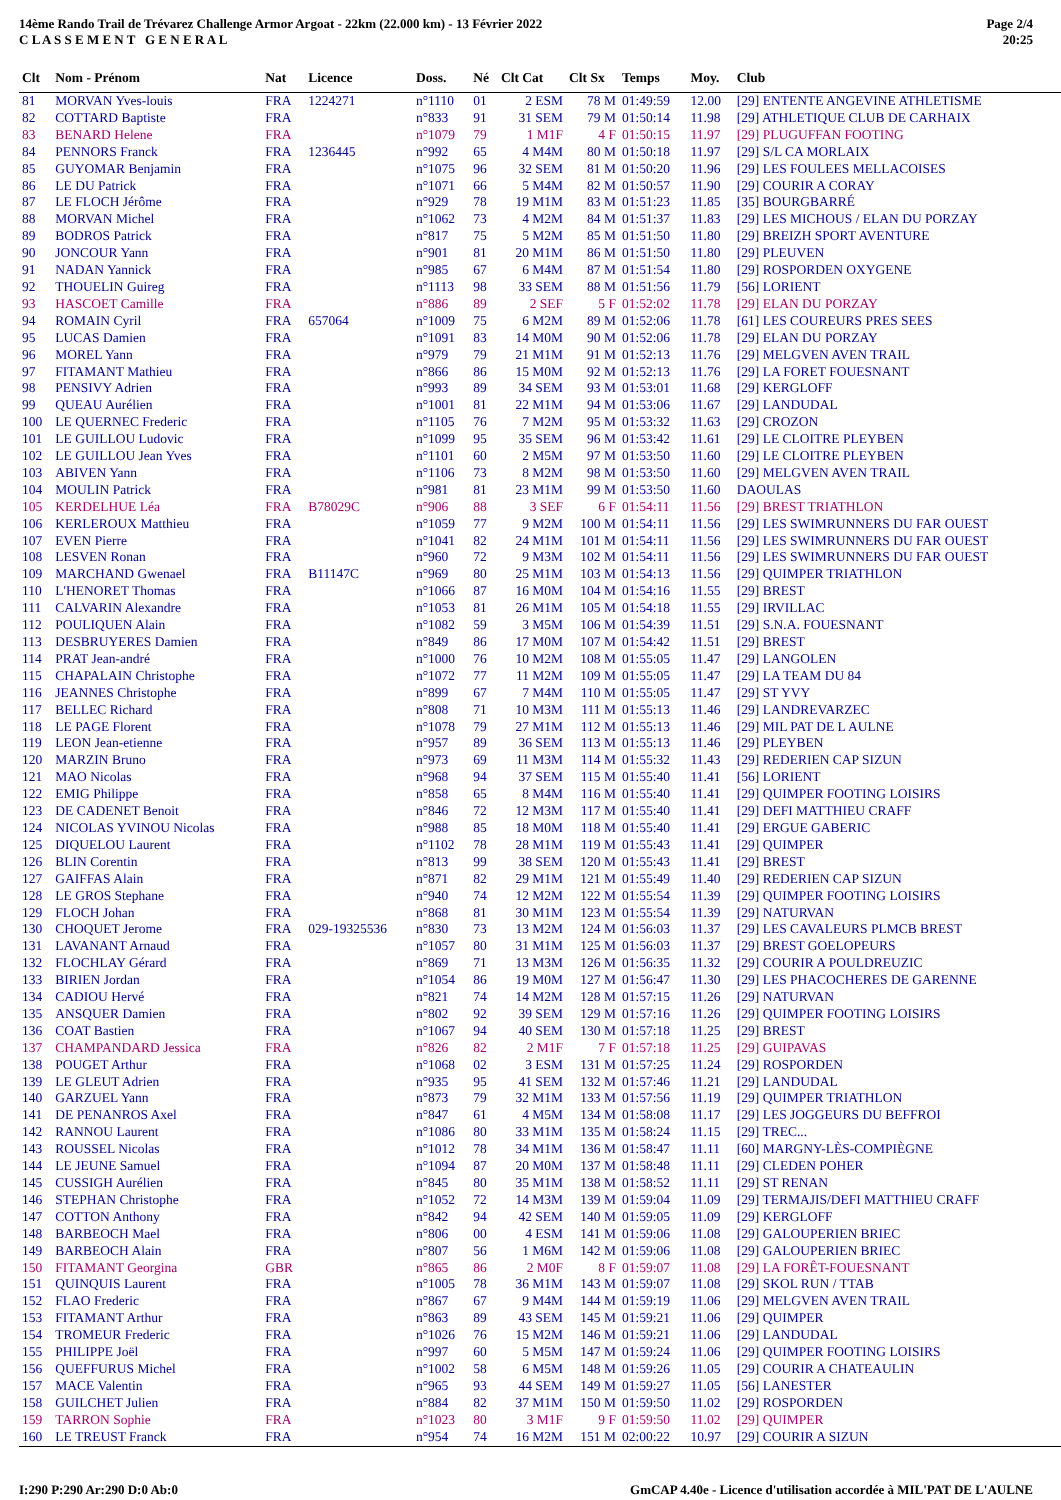14ème Rando Trail de Trévarez Challenge Armor Argoat - 22km (22.000 km) - 13 Février 2022
C L A S S E M E N T G E N E R A L
Page 2/4
20:25
| Clt | Nom - Prénom | Nat | Licence | Doss. | Né | Clt Cat | Clt Sx | Temps | Moy. | Club |
| --- | --- | --- | --- | --- | --- | --- | --- | --- | --- | --- |
| 81 | MORVAN Yves-louis | FRA | 1224271 | n°1110 | 01 | 2 ESM | 78 M | 01:49:59 | 12.00 | [29] ENTENTE ANGEVINE ATHLETISME |
| 82 | COTTARD Baptiste | FRA | | n°833 | 91 | 31 SEM | 79 M | 01:50:14 | 11.98 | [29] ATHLETIQUE CLUB DE CARHAIX |
| 83 | BENARD Helene | FRA | | n°1079 | 79 | 1 M1F | 4 F | 01:50:15 | 11.97 | [29] PLUGUFFAN FOOTING |
| 84 | PENNORS Franck | FRA | 1236445 | n°992 | 65 | 4 M4M | 80 M | 01:50:18 | 11.97 | [29] S/L CA MORLAIX |
| 85 | GUYOMAR Benjamin | FRA | | n°1075 | 96 | 32 SEM | 81 M | 01:50:20 | 11.96 | [29] LES FOULEES MELLACOISES |
| 86 | LE DU Patrick | FRA | | n°1071 | 66 | 5 M4M | 82 M | 01:50:57 | 11.90 | [29] COURIR A CORAY |
| 87 | LE FLOCH Jérôme | FRA | | n°929 | 78 | 19 M1M | 83 M | 01:51:23 | 11.85 | [35] BOURGBARRÉ |
| 88 | MORVAN Michel | FRA | | n°1062 | 73 | 4 M2M | 84 M | 01:51:37 | 11.83 | [29] LES MICHOUS / ELAN DU PORZAY |
| 89 | BODROS Patrick | FRA | | n°817 | 75 | 5 M2M | 85 M | 01:51:50 | 11.80 | [29] BREIZH SPORT AVENTURE |
| 90 | JONCOUR Yann | FRA | | n°901 | 81 | 20 M1M | 86 M | 01:51:50 | 11.80 | [29] PLEUVEN |
| 91 | NADAN Yannick | FRA | | n°985 | 67 | 6 M4M | 87 M | 01:51:54 | 11.80 | [29] ROSPORDEN OXYGENE |
| 92 | THOUELIN Guireg | FRA | | n°1113 | 98 | 33 SEM | 88 M | 01:51:56 | 11.79 | [56] LORIENT |
| 93 | HASCOET Camille | FRA | | n°886 | 89 | 2 SEF | 5 F | 01:52:02 | 11.78 | [29] ELAN DU PORZAY |
| 94 | ROMAIN Cyril | FRA | 657064 | n°1009 | 75 | 6 M2M | 89 M | 01:52:06 | 11.78 | [61] LES COUREURS PRES SEES |
| 95 | LUCAS Damien | FRA | | n°1091 | 83 | 14 M0M | 90 M | 01:52:06 | 11.78 | [29] ELAN DU PORZAY |
| 96 | MOREL Yann | FRA | | n°979 | 79 | 21 M1M | 91 M | 01:52:13 | 11.76 | [29] MELGVEN AVEN TRAIL |
| 97 | FITAMANT Mathieu | FRA | | n°866 | 86 | 15 M0M | 92 M | 01:52:13 | 11.76 | [29] LA FORET FOUESNANT |
| 98 | PENSIVY Adrien | FRA | | n°993 | 89 | 34 SEM | 93 M | 01:53:01 | 11.68 | [29] KERGLOFF |
| 99 | QUEAU Aurélien | FRA | | n°1001 | 81 | 22 M1M | 94 M | 01:53:06 | 11.67 | [29] LANDUDAL |
| 100 | LE QUERNEC Frederic | FRA | | n°1105 | 76 | 7 M2M | 95 M | 01:53:32 | 11.63 | [29] CROZON |
| 101 | LE GUILLOU Ludovic | FRA | | n°1099 | 95 | 35 SEM | 96 M | 01:53:42 | 11.61 | [29] LE CLOITRE PLEYBEN |
| 102 | LE GUILLOU Jean Yves | FRA | | n°1101 | 60 | 2 M5M | 97 M | 01:53:50 | 11.60 | [29] LE CLOITRE PLEYBEN |
| 103 | ABIVEN Yann | FRA | | n°1106 | 73 | 8 M2M | 98 M | 01:53:50 | 11.60 | [29] MELGVEN AVEN TRAIL |
| 104 | MOULIN Patrick | FRA | | n°981 | 81 | 23 M1M | 99 M | 01:53:50 | 11.60 | DAOULAS |
| 105 | KERDELHUE Léa | FRA | B78029C | n°906 | 88 | 3 SEF | 6 F | 01:54:11 | 11.56 | [29] BREST TRIATHLON |
| 106 | KERLEROUX Matthieu | FRA | | n°1059 | 77 | 9 M2M | 100 M | 01:54:11 | 11.56 | [29] LES SWIMRUNNERS DU FAR OUEST |
| 107 | EVEN Pierre | FRA | | n°1041 | 82 | 24 M1M | 101 M | 01:54:11 | 11.56 | [29] LES SWIMRUNNERS DU FAR OUEST |
| 108 | LESVEN Ronan | FRA | | n°960 | 72 | 9 M3M | 102 M | 01:54:11 | 11.56 | [29] LES SWIMRUNNERS DU FAR OUEST |
| 109 | MARCHAND Gwenael | FRA | B11147C | n°969 | 80 | 25 M1M | 103 M | 01:54:13 | 11.56 | [29] QUIMPER TRIATHLON |
| 110 | L'HENORET Thomas | FRA | | n°1066 | 87 | 16 M0M | 104 M | 01:54:16 | 11.55 | [29] BREST |
| 111 | CALVARIN Alexandre | FRA | | n°1053 | 81 | 26 M1M | 105 M | 01:54:18 | 11.55 | [29] IRVILLAC |
| 112 | POULIQUEN Alain | FRA | | n°1082 | 59 | 3 M5M | 106 M | 01:54:39 | 11.51 | [29] S.N.A. FOUESNANT |
| 113 | DESBRUYERES Damien | FRA | | n°849 | 86 | 17 M0M | 107 M | 01:54:42 | 11.51 | [29] BREST |
| 114 | PRAT Jean-andré | FRA | | n°1000 | 76 | 10 M2M | 108 M | 01:55:05 | 11.47 | [29] LANGOLEN |
| 115 | CHAPALAIN Christophe | FRA | | n°1072 | 77 | 11 M2M | 109 M | 01:55:05 | 11.47 | [29] LA TEAM DU 84 |
| 116 | JEANNES Christophe | FRA | | n°899 | 67 | 7 M4M | 110 M | 01:55:05 | 11.47 | [29] ST YVY |
| 117 | BELLEC Richard | FRA | | n°808 | 71 | 10 M3M | 111 M | 01:55:13 | 11.46 | [29] LANDREVARZEC |
| 118 | LE PAGE Florent | FRA | | n°1078 | 79 | 27 M1M | 112 M | 01:55:13 | 11.46 | [29] MIL PAT DE L AULNE |
| 119 | LEON Jean-etienne | FRA | | n°957 | 89 | 36 SEM | 113 M | 01:55:13 | 11.46 | [29] PLEYBEN |
| 120 | MARZIN Bruno | FRA | | n°973 | 69 | 11 M3M | 114 M | 01:55:32 | 11.43 | [29] REDERIEN CAP SIZUN |
| 121 | MAO Nicolas | FRA | | n°968 | 94 | 37 SEM | 115 M | 01:55:40 | 11.41 | [56] LORIENT |
| 122 | EMIG Philippe | FRA | | n°858 | 65 | 8 M4M | 116 M | 01:55:40 | 11.41 | [29] QUIMPER FOOTING LOISIRS |
| 123 | DE CADENET Benoit | FRA | | n°846 | 72 | 12 M3M | 117 M | 01:55:40 | 11.41 | [29] DEFI MATTHIEU CRAFF |
| 124 | NICOLAS YVINOU Nicolas | FRA | | n°988 | 85 | 18 M0M | 118 M | 01:55:40 | 11.41 | [29] ERGUE GABERIC |
| 125 | DIQUELOU Laurent | FRA | | n°1102 | 78 | 28 M1M | 119 M | 01:55:43 | 11.41 | [29] QUIMPER |
| 126 | BLIN Corentin | FRA | | n°813 | 99 | 38 SEM | 120 M | 01:55:43 | 11.41 | [29] BREST |
| 127 | GAIFFAS Alain | FRA | | n°871 | 82 | 29 M1M | 121 M | 01:55:49 | 11.40 | [29] REDERIEN CAP SIZUN |
| 128 | LE GROS Stephane | FRA | | n°940 | 74 | 12 M2M | 122 M | 01:55:54 | 11.39 | [29] QUIMPER FOOTING LOISIRS |
| 129 | FLOCH Johan | FRA | | n°868 | 81 | 30 M1M | 123 M | 01:55:54 | 11.39 | [29] NATURVAN |
| 130 | CHOQUET Jerome | FRA | 029-19325536 | n°830 | 73 | 13 M2M | 124 M | 01:56:03 | 11.37 | [29] LES CAVALEURS PLMCB BREST |
| 131 | LAVANANT Arnaud | FRA | | n°1057 | 80 | 31 M1M | 125 M | 01:56:03 | 11.37 | [29] BREST GOELOPEURS |
| 132 | FLOCHLAY Gérard | FRA | | n°869 | 71 | 13 M3M | 126 M | 01:56:35 | 11.32 | [29] COURIR A POULDREUZIC |
| 133 | BIRIEN Jordan | FRA | | n°1054 | 86 | 19 M0M | 127 M | 01:56:47 | 11.30 | [29] LES PHACOCHERES DE GARENNE |
| 134 | CADIOU Hervé | FRA | | n°821 | 74 | 14 M2M | 128 M | 01:57:15 | 11.26 | [29] NATURVAN |
| 135 | ANSQUER Damien | FRA | | n°802 | 92 | 39 SEM | 129 M | 01:57:16 | 11.26 | [29] QUIMPER FOOTING LOISIRS |
| 136 | COAT Bastien | FRA | | n°1067 | 94 | 40 SEM | 130 M | 01:57:18 | 11.25 | [29] BREST |
| 137 | CHAMPANDARD Jessica | FRA | | n°826 | 82 | 2 M1F | 7 F | 01:57:18 | 11.25 | [29] GUIPAVAS |
| 138 | POUGET Arthur | FRA | | n°1068 | 02 | 3 ESM | 131 M | 01:57:25 | 11.24 | [29] ROSPORDEN |
| 139 | LE GLEUT Adrien | FRA | | n°935 | 95 | 41 SEM | 132 M | 01:57:46 | 11.21 | [29] LANDUDAL |
| 140 | GARZUEL Yann | FRA | | n°873 | 79 | 32 M1M | 133 M | 01:57:56 | 11.19 | [29] QUIMPER TRIATHLON |
| 141 | DE PENANROS Axel | FRA | | n°847 | 61 | 4 M5M | 134 M | 01:58:08 | 11.17 | [29] LES JOGGEURS DU BEFFROI |
| 142 | RANNOU Laurent | FRA | | n°1086 | 80 | 33 M1M | 135 M | 01:58:24 | 11.15 | [29] TREC... |
| 143 | ROUSSEL Nicolas | FRA | | n°1012 | 78 | 34 M1M | 136 M | 01:58:47 | 11.11 | [60] MARGNY-LÈS-COMPIÈGNE |
| 144 | LE JEUNE Samuel | FRA | | n°1094 | 87 | 20 M0M | 137 M | 01:58:48 | 11.11 | [29] CLEDEN POHER |
| 145 | CUSSIGH Aurélien | FRA | | n°845 | 80 | 35 M1M | 138 M | 01:58:52 | 11.11 | [29] ST RENAN |
| 146 | STEPHAN Christophe | FRA | | n°1052 | 72 | 14 M3M | 139 M | 01:59:04 | 11.09 | [29] TERMAJIS/DEFI MATTHIEU CRAFF |
| 147 | COTTON Anthony | FRA | | n°842 | 94 | 42 SEM | 140 M | 01:59:05 | 11.09 | [29] KERGLOFF |
| 148 | BARBEOCH Mael | FRA | | n°806 | 00 | 4 ESM | 141 M | 01:59:06 | 11.08 | [29] GALOUPERIEN BRIEC |
| 149 | BARBEOCH Alain | FRA | | n°807 | 56 | 1 M6M | 142 M | 01:59:06 | 11.08 | [29] GALOUPERIEN BRIEC |
| 150 | FITAMANT Georgina | GBR | | n°865 | 86 | 2 M0F | 8 F | 01:59:07 | 11.08 | [29] LA FORÊT-FOUESNANT |
| 151 | QUINQUIS Laurent | FRA | | n°1005 | 78 | 36 M1M | 143 M | 01:59:07 | 11.08 | [29] SKOL RUN / TTAB |
| 152 | FLAO Frederic | FRA | | n°867 | 67 | 9 M4M | 144 M | 01:59:19 | 11.06 | [29] MELGVEN AVEN TRAIL |
| 153 | FITAMANT Arthur | FRA | | n°863 | 89 | 43 SEM | 145 M | 01:59:21 | 11.06 | [29] QUIMPER |
| 154 | TROMEUR Frederic | FRA | | n°1026 | 76 | 15 M2M | 146 M | 01:59:21 | 11.06 | [29] LANDUDAL |
| 155 | PHILIPPE Joël | FRA | | n°997 | 60 | 5 M5M | 147 M | 01:59:24 | 11.06 | [29] QUIMPER FOOTING LOISIRS |
| 156 | QUEFFURUS Michel | FRA | | n°1002 | 58 | 6 M5M | 148 M | 01:59:26 | 11.05 | [29] COURIR A CHATEAULIN |
| 157 | MACE Valentin | FRA | | n°965 | 93 | 44 SEM | 149 M | 01:59:27 | 11.05 | [56] LANESTER |
| 158 | GUILCHET Julien | FRA | | n°884 | 82 | 37 M1M | 150 M | 01:59:50 | 11.02 | [29] ROSPORDEN |
| 159 | TARRON Sophie | FRA | | n°1023 | 80 | 3 M1F | 9 F | 01:59:50 | 11.02 | [29] QUIMPER |
| 160 | LE TREUST Franck | FRA | | n°954 | 74 | 16 M2M | 151 M | 02:00:22 | 10.97 | [29] COURIR A SIZUN |
I:290 P:290 Ar:290 D:0 Ab:0 GmCAP 4.40e - Licence d'utilisation accordée à MIL'PAT DE L'AULNE